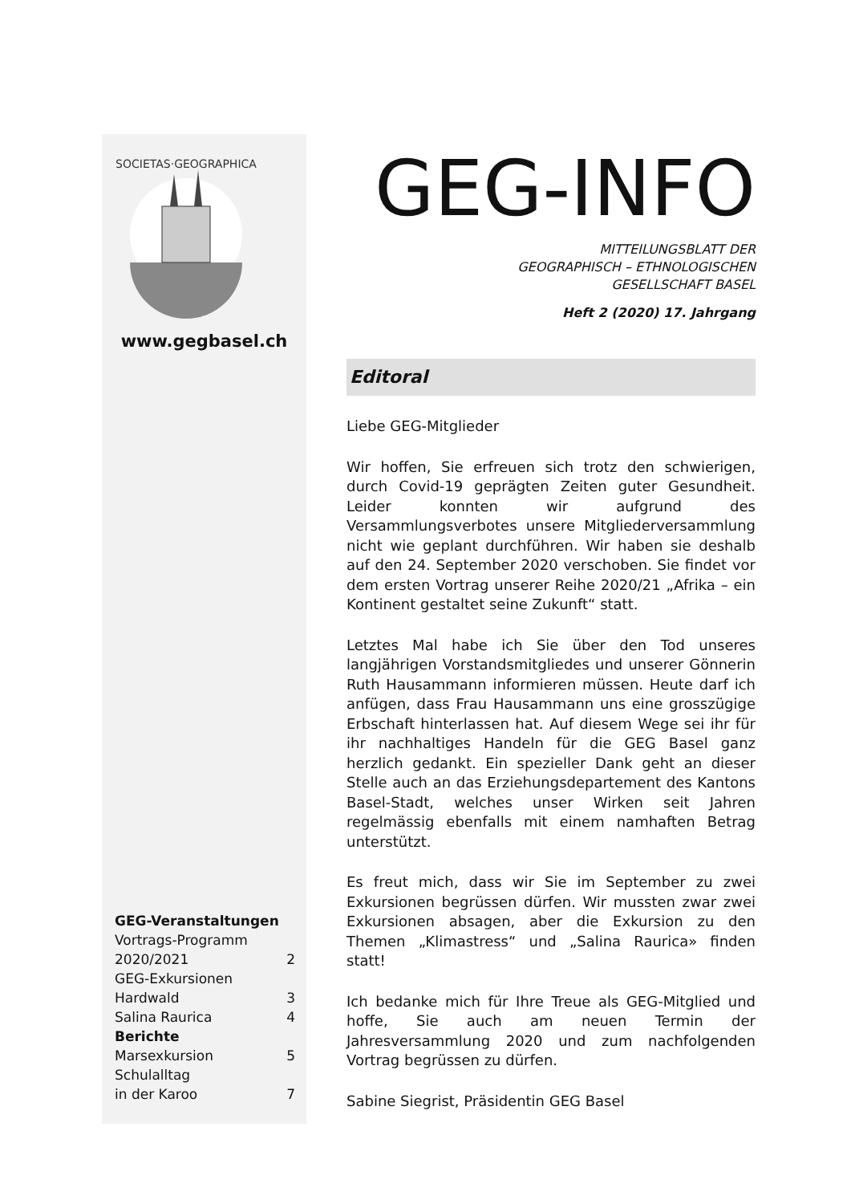SOCIETAS·GEOGRAPHICA
www.gegbasel.ch
GEG-Veranstaltungen Vortrags-Programm
2020/2021 2
GEG-Exkursionen
Hardwald 3
Salina Raurica 4
Berichte
Marsexkursion 5
Schulalltag
in der Karoo 7
GEG-INFO
MITTEILUNGSBLATT DER
GEOGRAPHISCH – ETHNOLOGISCHEN
GESELLSCHAFT BASEL
Heft 2 (2020) 17. Jahrgang
Editoral
Liebe GEG-Mitglieder
Wir hoffen, Sie erfreuen sich trotz den schwierigen, durch Covid-19 geprägten Zeiten guter Gesundheit. Leider konnten wir aufgrund des Versammlungsverbotes unsere Mitgliederversammlung nicht wie geplant durchführen. Wir haben sie deshalb auf den 24. September 2020 verschoben. Sie findet vor dem ersten Vortrag unserer Reihe 2020/21 „Afrika – ein Kontinent gestaltet seine Zukunft“ statt.
Letztes Mal habe ich Sie über den Tod unseres langjährigen Vorstandsmitgliedes und unserer Gönnerin Ruth Hausammann informieren müssen. Heute darf ich anfügen, dass Frau Hausammann uns eine grosszügige Erbschaft hinterlassen hat. Auf diesem Wege sei ihr für ihr nachhaltiges Handeln für die GEG Basel ganz herzlich gedankt. Ein spezieller Dank geht an dieser Stelle auch an das Erziehungsdepartement des Kantons Basel-Stadt, welches unser Wirken seit Jahren regelmässig ebenfalls mit einem namhaften Betrag unterstützt.
Es freut mich, dass wir Sie im September zu zwei Exkursionen begrüssen dürfen. Wir mussten zwar zwei Exkursionen absagen, aber die Exkursion zu den Themen „Klimastress“ und „Salina Raurica» finden statt!
Ich bedanke mich für Ihre Treue als GEG-Mitglied und hoffe, Sie auch am neuen Termin der Jahresversammlung 2020 und zum nachfolgenden Vortrag begrüssen zu dürfen.
Sabine Siegrist, Präsidentin GEG Basel